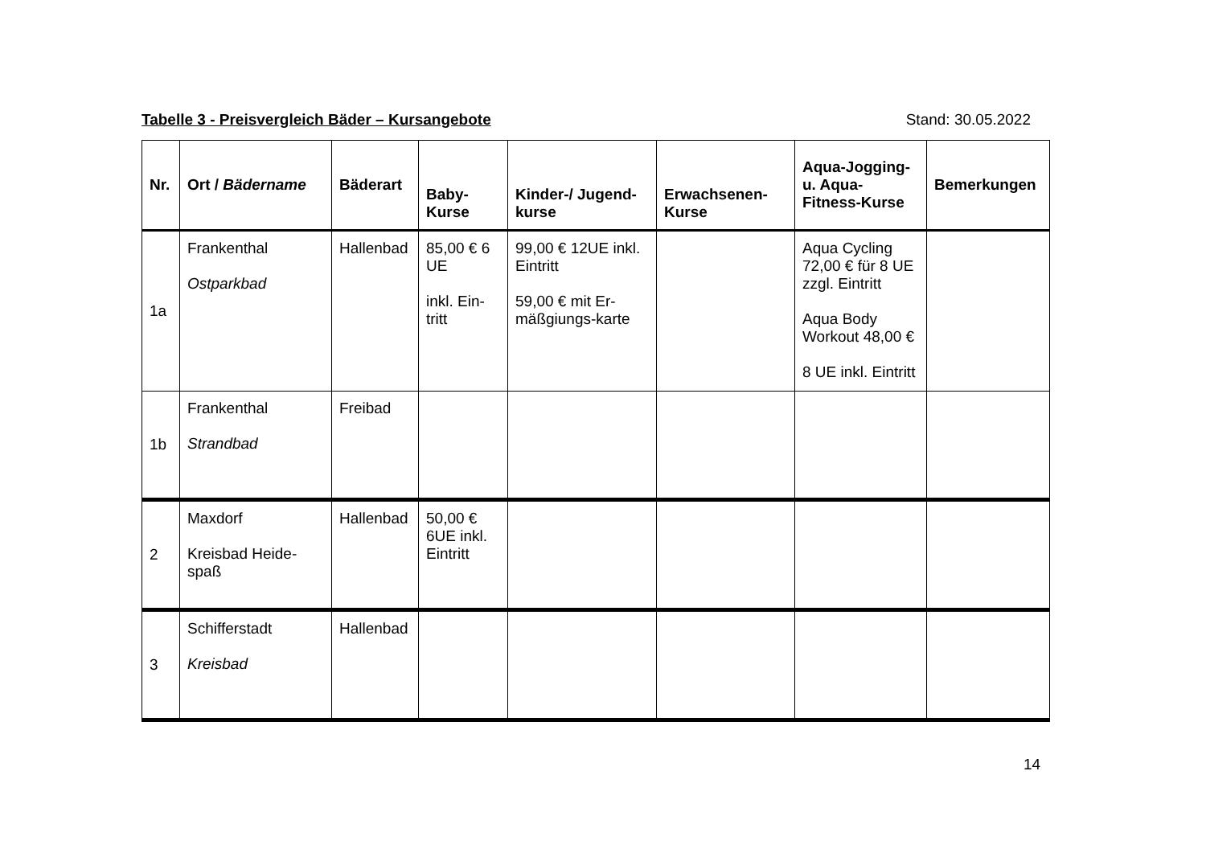Tabelle 3 - Preisvergleich Bäder – Kursangebote Stand: 30.05.2022
| Nr. | Ort / Bädername | Bäderart | Baby- Kurse | Kinder-/ Jugend- kurse | Erwachsenen- Kurse | Aqua-Jogging- u. Aqua- Fitness-Kurse | Bemerkungen |
| --- | --- | --- | --- | --- | --- | --- | --- |
| 1a | Frankenthal Ostparkbad | Hallenbad | 85,00 € 6 UE inkl. Ein-tritt | 99,00 € 12UE inkl. Eintritt 59,00 € mit Er-mäßgiungs-karte | | Aqua Cycling 72,00 € für 8 UE zzgl. Eintritt Aqua Body Workout 48,00 € 8 UE inkl. Eintritt | |
| 1b | Frankenthal Strandbad | Freibad | | | | | |
| 2 | Maxdorf Kreisbad Heide-spaß | Hallenbad | 50,00 € 6UE inkl. Eintritt | | | | |
| 3 | Schifferstadt Kreisbad | Hallenbad | | | | | |
14